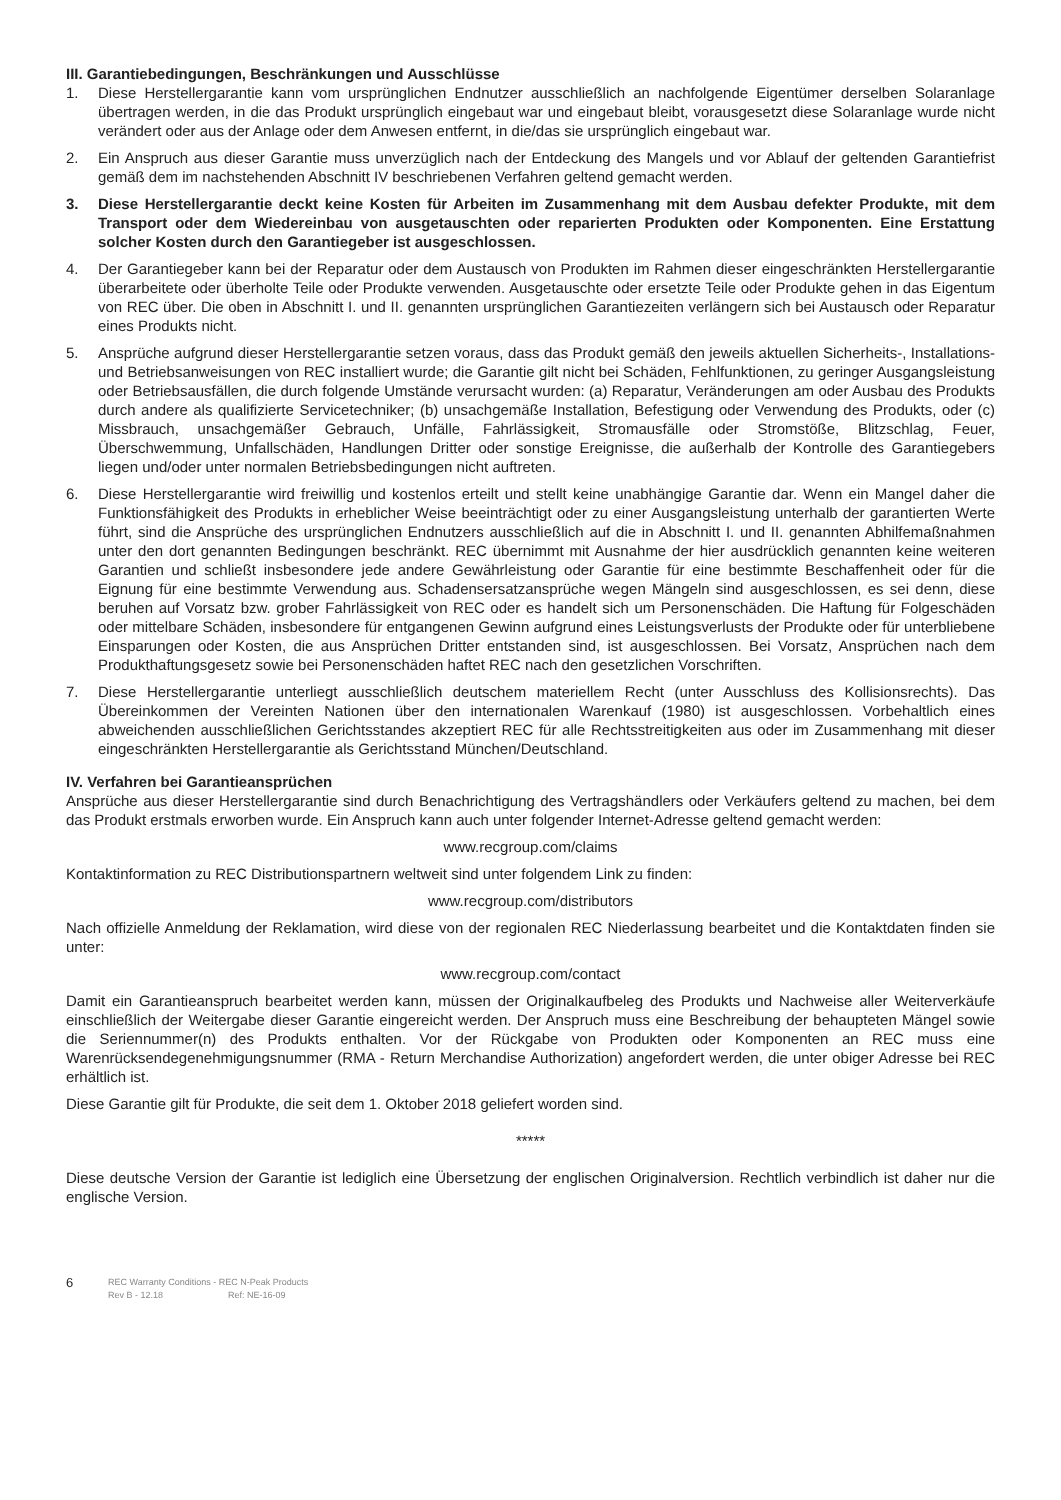III. Garantiebedingungen, Beschränkungen und Ausschlüsse
1. Diese Herstellergarantie kann vom ursprünglichen Endnutzer ausschließlich an nachfolgende Eigentümer derselben Solaranlage übertragen werden, in die das Produkt ursprünglich eingebaut war und eingebaut bleibt, vorausgesetzt diese Solaranlage wurde nicht verändert oder aus der Anlage oder dem Anwesen entfernt, in die/das sie ursprünglich eingebaut war.
2. Ein Anspruch aus dieser Garantie muss unverzüglich nach der Entdeckung des Mangels und vor Ablauf der geltenden Garantiefrist gemäß dem im nachstehenden Abschnitt IV beschriebenen Verfahren geltend gemacht werden.
3. Diese Herstellergarantie deckt keine Kosten für Arbeiten im Zusammenhang mit dem Ausbau defekter Produkte, mit dem Transport oder dem Wiedereinbau von ausgetauschten oder reparierten Produkten oder Komponenten. Eine Erstattung solcher Kosten durch den Garantiegeber ist ausgeschlossen.
4. Der Garantiegeber kann bei der Reparatur oder dem Austausch von Produkten im Rahmen dieser eingeschränkten Herstellergarantie überarbeitete oder überholte Teile oder Produkte verwenden. Ausgetauschte oder ersetzte Teile oder Produkte gehen in das Eigentum von REC über. Die oben in Abschnitt I. und II. genannten ursprünglichen Garantiezeiten verlängern sich bei Austausch oder Reparatur eines Produkts nicht.
5. Ansprüche aufgrund dieser Herstellergarantie setzen voraus, dass das Produkt gemäß den jeweils aktuellen Sicherheits-, Installations- und Betriebsanweisungen von REC installiert wurde; die Garantie gilt nicht bei Schäden, Fehlfunktionen, zu geringer Ausgangsleistung oder Betriebsausfällen, die durch folgende Umstände verursacht wurden: (a) Reparatur, Veränderungen am oder Ausbau des Produkts durch andere als qualifizierte Servicetechniker; (b) unsachgemäße Installation, Befestigung oder Verwendung des Produkts, oder (c) Missbrauch, unsachgemäßer Gebrauch, Unfälle, Fahrlässigkeit, Stromausfälle oder Stromstöße, Blitzschlag, Feuer, Überschwemmung, Unfallschäden, Handlungen Dritter oder sonstige Ereignisse, die außerhalb der Kontrolle des Garantiegebers liegen und/oder unter normalen Betriebsbedingungen nicht auftreten.
6. Diese Herstellergarantie wird freiwillig und kostenlos erteilt und stellt keine unabhängige Garantie dar. Wenn ein Mangel daher die Funktionsfähigkeit des Produkts in erheblicher Weise beeinträchtigt oder zu einer Ausgangsleistung unterhalb der garantierten Werte führt, sind die Ansprüche des ursprünglichen Endnutzers ausschließlich auf die in Abschnitt I. und II. genannten Abhilfemaßnahmen unter den dort genannten Bedingungen beschränkt. REC übernimmt mit Ausnahme der hier ausdrücklich genannten keine weiteren Garantien und schließt insbesondere jede andere Gewährleistung oder Garantie für eine bestimmte Beschaffenheit oder für die Eignung für eine bestimmte Verwendung aus. Schadensersatzansprüche wegen Mängeln sind ausgeschlossen, es sei denn, diese beruhen auf Vorsatz bzw. grober Fahrlässigkeit von REC oder es handelt sich um Personenschäden. Die Haftung für Folgeschäden oder mittelbare Schäden, insbesondere für entgangenen Gewinn aufgrund eines Leistungsverlusts der Produkte oder für unterbliebene Einsparungen oder Kosten, die aus Ansprüchen Dritter entstanden sind, ist ausgeschlossen. Bei Vorsatz, Ansprüchen nach dem Produkthaftungsgesetz sowie bei Personenschäden haftet REC nach den gesetzlichen Vorschriften.
7. Diese Herstellergarantie unterliegt ausschließlich deutschem materiellem Recht (unter Ausschluss des Kollisionsrechts). Das Übereinkommen der Vereinten Nationen über den internationalen Warenkauf (1980) ist ausgeschlossen. Vorbehaltlich eines abweichenden ausschließlichen Gerichtsstandes akzeptiert REC für alle Rechtsstreitigkeiten aus oder im Zusammenhang mit dieser eingeschränkten Herstellergarantie als Gerichtsstand München/Deutschland.
IV. Verfahren bei Garantieansprüchen
Ansprüche aus dieser Herstellergarantie sind durch Benachrichtigung des Vertragshändlers oder Verkäufers geltend zu machen, bei dem das Produkt erstmals erworben wurde. Ein Anspruch kann auch unter folgender Internet-Adresse geltend gemacht werden:
www.recgroup.com/claims
Kontaktinformation zu REC Distributionspartnern weltweit sind unter folgendem Link zu finden:
www.recgroup.com/distributors
Nach offizielle Anmeldung der Reklamation, wird diese von der regionalen REC Niederlassung bearbeitet und die Kontaktdaten finden sie unter:
www.recgroup.com/contact
Damit ein Garantieanspruch bearbeitet werden kann, müssen der Originalkaufbeleg des Produkts und Nachweise aller Weiterverkäufe einschließlich der Weitergabe dieser Garantie eingereicht werden. Der Anspruch muss eine Beschreibung der behaupteten Mängel sowie die Seriennummer(n) des Produkts enthalten. Vor der Rückgabe von Produkten oder Komponenten an REC muss eine Warenrücksendegenehmigungsnummer (RMA - Return Merchandise Authorization) angefordert werden, die unter obiger Adresse bei REC erhältlich ist.
Diese Garantie gilt für Produkte, die seit dem 1. Oktober 2018 geliefert worden sind.
*****
Diese deutsche Version der Garantie ist lediglich eine Übersetzung der englischen Originalversion. Rechtlich verbindlich ist daher nur die englische Version.
6 REC Warranty Conditions - REC N-Peak Products
Rev B - 12.18 Ref: NE-16-09